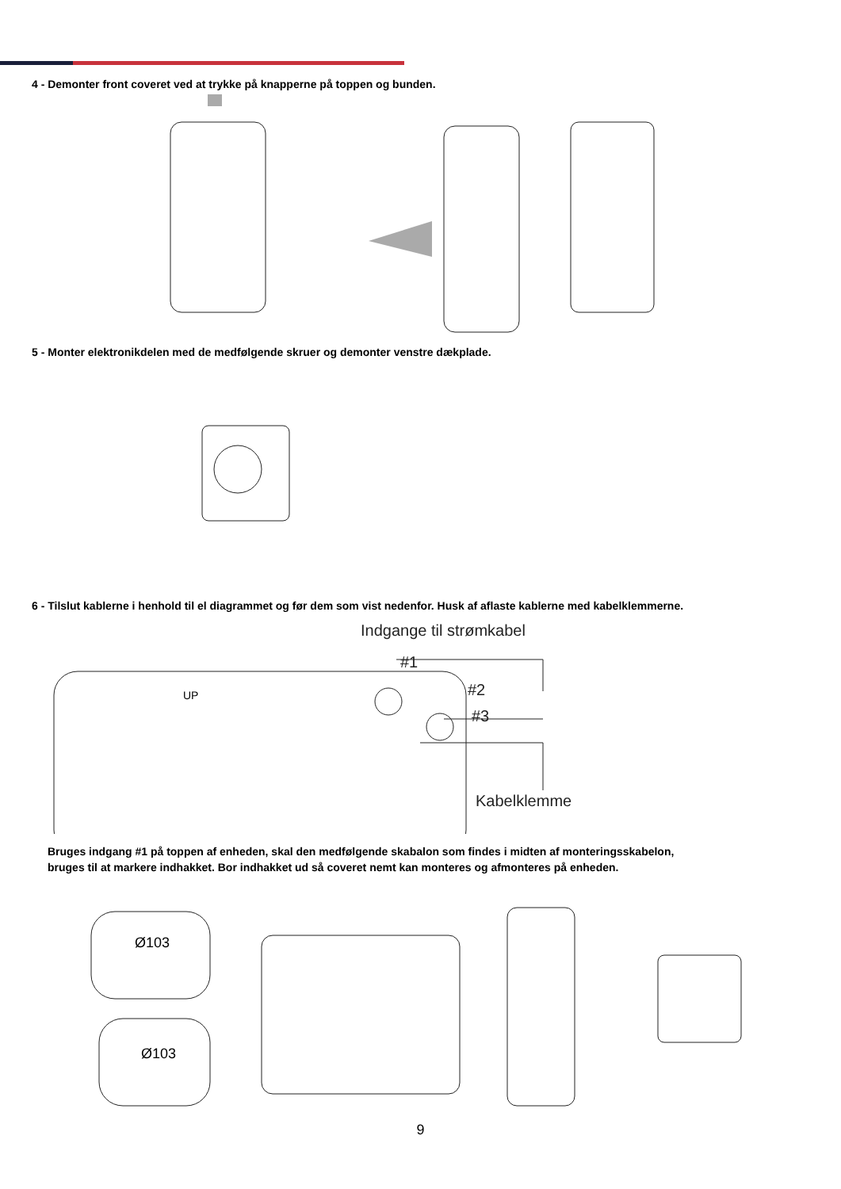4 - Demonter front coveret ved at trykke på knapperne på toppen og bunden.
5 - Monter elektronikdelen med de medfølgende skruer og demonter venstre dækplade.
6 - Tilslut kablerne i henhold til el diagrammet og før dem som vist nedenfor. Husk af aflaste kablerne med kabelklemmerne.
Indgange til strømkabel
#1
#2
#3
UP
Kabelklemme
Bruges indgang #1 på toppen af enheden, skal den medfølgende skabalon som findes i midten af monteringsskabelon,
bruges til at markere indhakket. Bor indhakket ud så coveret nemt kan monteres og afmonteres på enheden.
Ø103
Ø103
9